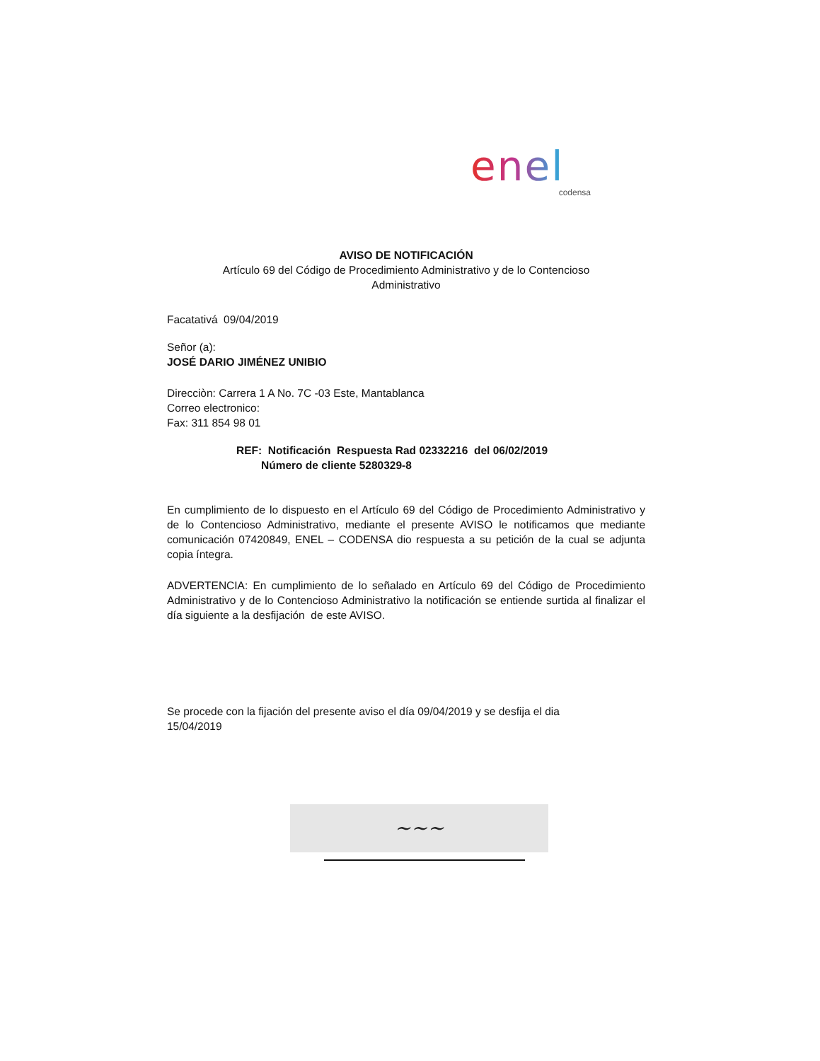enel
codensa
AVISO DE NOTIFICACIÓN
Artículo 69 del Código de Procedimiento Administrativo y de lo Contencioso Administrativo
Facatativá 09/04/2019
Señor (a):
JOSÉ DARIO JIMÉNEZ UNIBIO
Direcciòn: Carrera 1 A No. 7C -03 Este, Mantablanca
Correo electronico:
Fax: 311 854 98 01
REF: Notificación Respuesta Rad 02332216 del 06/02/2019
Número de cliente 5280329-8
En cumplimiento de lo dispuesto en el Artículo 69 del Código de Procedimiento Administrativo y de lo Contencioso Administrativo, mediante el presente AVISO le notificamos que mediante comunicación 07420849, ENEL – CODENSA dio respuesta a su petición de la cual se adjunta copia íntegra.
ADVERTENCIA: En cumplimiento de lo señalado en Artículo 69 del Código de Procedimiento Administrativo y de lo Contencioso Administrativo la notificación se entiende surtida al finalizar el día siguiente a la desfijación de este AVISO.
Se procede con la fijación del presente aviso el día 09/04/2019 y se desfija el dia
15/04/2019
~~~